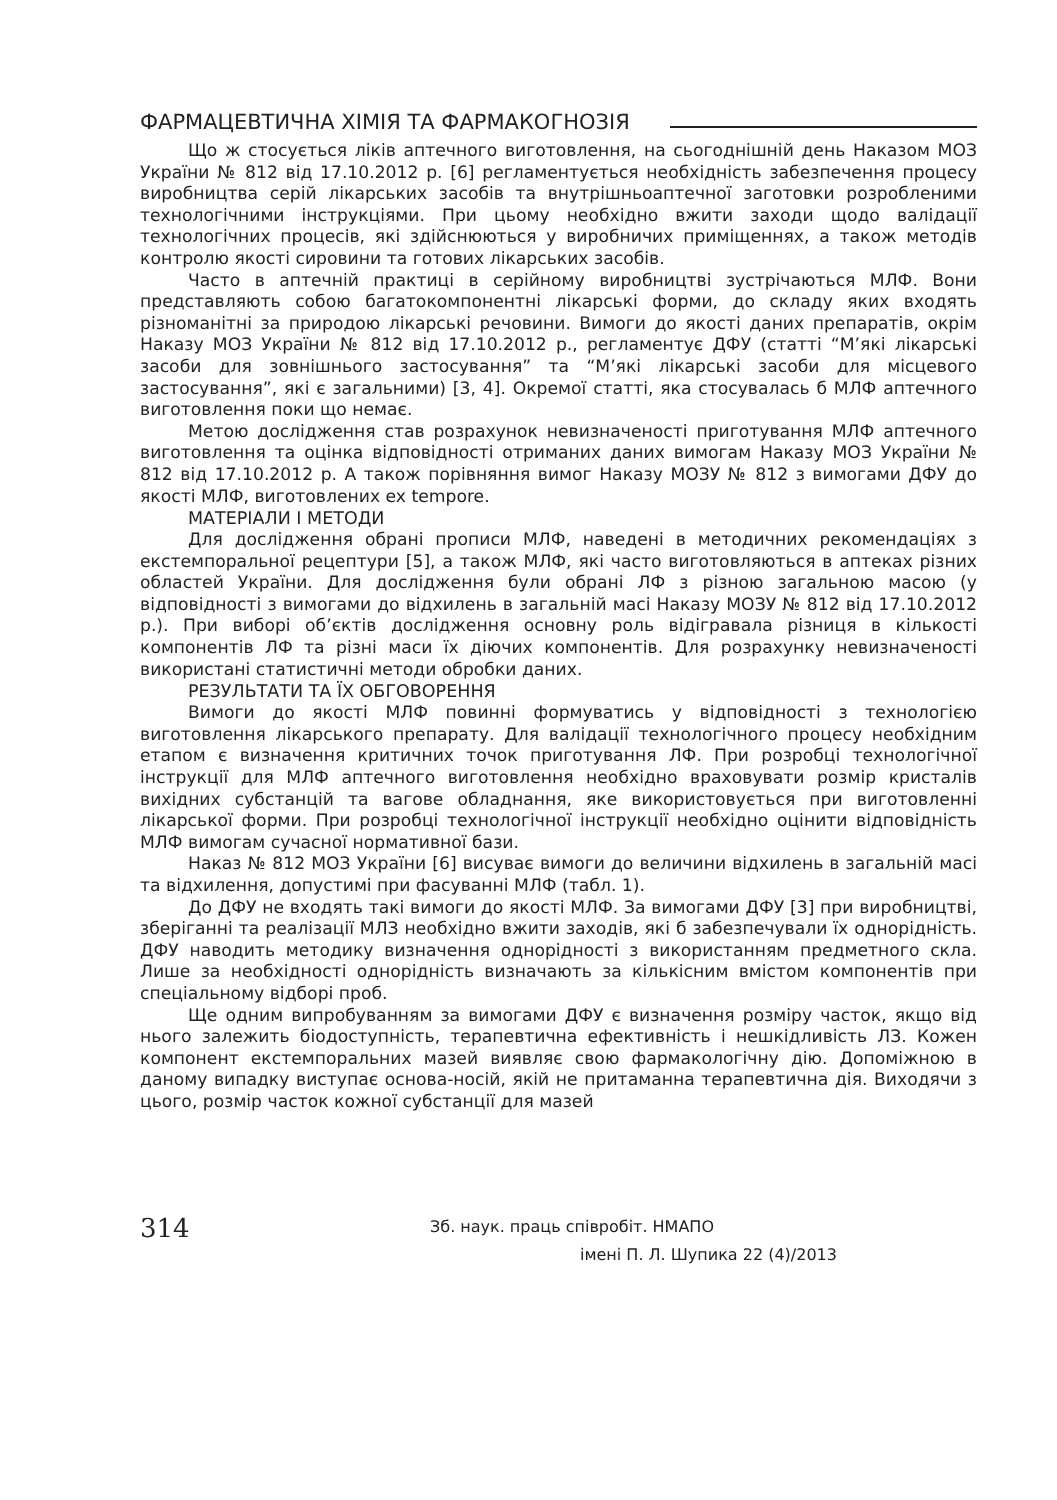ФАРМАЦЕВТИЧНА ХІМІЯ ТА ФАРМАКОГНОЗІЯ
Що ж стосується ліків аптечного виготовлення, на сьогоднішній день Наказом МОЗ України № 812 від 17.10.2012 р. [6] регламентується необхідність забезпечення процесу виробництва серій лікарських засобів та внутрішньоаптечної заготовки розробленими технологічними інструкціями. При цьому необхідно вжити заходи щодо валідації технологічних процесів, які здійснюються у виробничих приміщеннях, а також методів контролю якості сировини та готових лікарських засобів.
Часто в аптечній практиці в серійному виробництві зустрічаються МЛФ. Вони представляють собою багатокомпонентні лікарські форми, до складу яких входять різноманітні за природою лікарські речовини. Вимоги до якості даних препаратів, окрім Наказу МОЗ України № 812 від 17.10.2012 р., регламентує ДФУ (статті “М’які лікарські засоби для зовнішнього застосування” та “М’які лікарські засоби для місцевого застосування”, які є загальними) [3, 4]. Окремої статті, яка стосувалась б МЛФ аптечного виготовлення поки що немає.
Метою дослідження став розрахунок невизначеності приготування МЛФ аптечного виготовлення та оцінка відповідності отриманих даних вимогам Наказу МОЗ України № 812 від 17.10.2012 р. А також порівняння вимог Наказу МОЗУ № 812 з вимогами ДФУ до якості МЛФ, виготовлених ex tempore.
МАТЕРІАЛИ І МЕТОДИ
Для дослідження обрані прописи МЛФ, наведені в методичних рекомендаціях з екстемпоральної рецептури [5], а також МЛФ, які часто виготовляються в аптеках різних областей України. Для дослідження були обрані ЛФ з різною загальною масою (у відповідності з вимогами до відхилень в загальній масі Наказу МОЗУ № 812 від 17.10.2012 р.). При виборі об’єктів дослідження основну роль відігравала різниця в кількості компонентів ЛФ та різні маси їх діючих компонентів. Для розрахунку невизначеності використані статистичні методи обробки даних.
РЕЗУЛЬТАТИ ТА ЇХ ОБГОВОРЕННЯ
Вимоги до якості МЛФ повинні формуватись у відповідності з технологією виготовлення лікарського препарату. Для валідації технологічного процесу необхідним етапом є визначення критичних точок приготування ЛФ. При розробці технологічної інструкції для МЛФ аптечного виготовлення необхідно враховувати розмір кристалів вихідних субстанцій та вагове обладнання, яке використовується при виготовленні лікарської форми. При розробці технологічної інструкції необхідно оцінити відповідність МЛФ вимогам сучасної нормативної бази.
Наказ № 812 МОЗ України [6] висуває вимоги до величини відхилень в загальній масі та відхилення, допустимі при фасуванні МЛФ (табл. 1).
До ДФУ не входять такі вимоги до якості МЛФ. За вимогами ДФУ [3] при виробництві, зберіганні та реалізації МЛЗ необхідно вжити заходів, які б забезпечували їх однорідність. ДФУ наводить методику визначення однорідності з використанням предметного скла. Лише за необхідності однорідність визначають за кількісним вмістом компонентів при спеціальному відборі проб.
Ще одним випробуванням за вимогами ДФУ є визначення розміру часток, якщо від нього залежить біодоступність, терапевтична ефективність і нешкідливість ЛЗ. Кожен компонент екстемпоральних мазей виявляє свою фармакологічну дію. Допоміжною в даному випадку виступає основа-носій, якій не притаманна терапевтична дія. Виходячи з цього, розмір часток кожної субстанції для мазей
314
Зб. наук. праць співробіт. НМАПО
імені П. Л. Шупика 22 (4)/2013